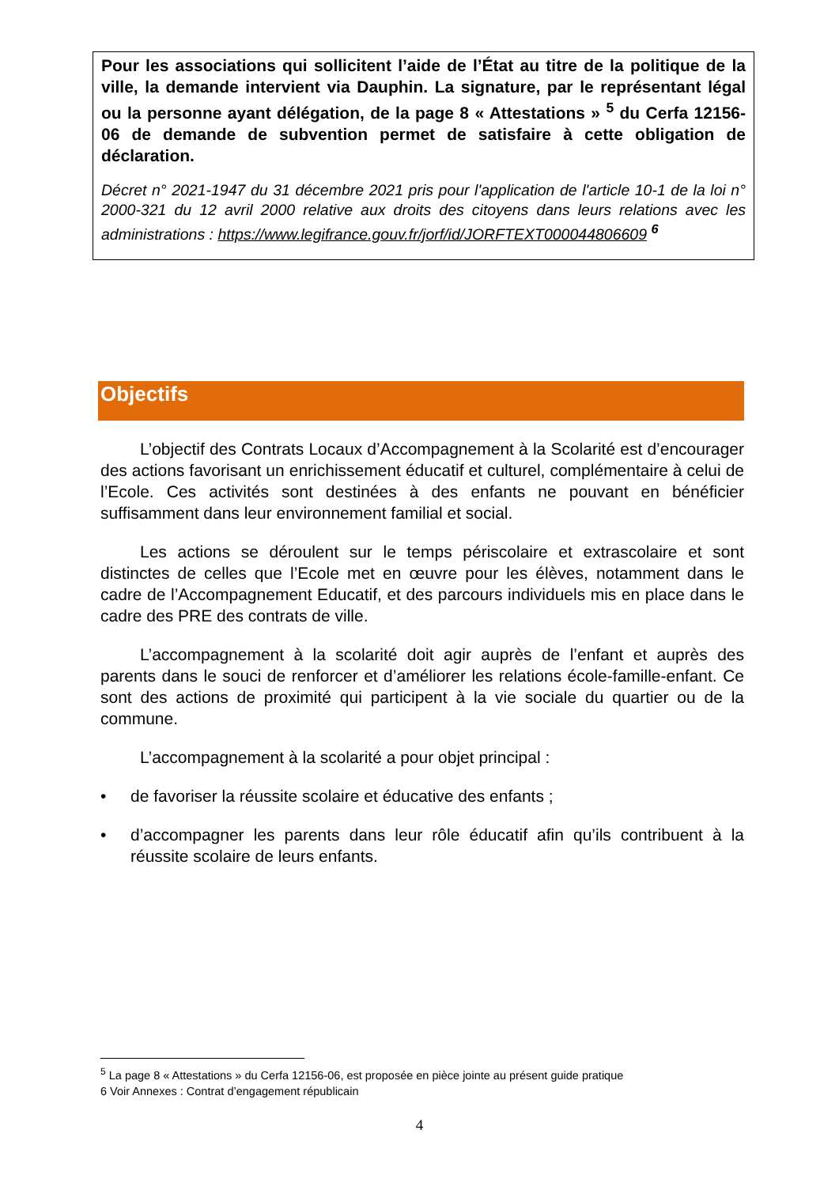Pour les associations qui sollicitent l’aide de l’État au titre de la politique de la ville, la demande intervient via Dauphin. La signature, par le représentant légal ou la personne ayant délégation, de la page 8 « Attestations » <sup>5</sup> du Cerfa 12156-06 de demande de subvention permet de satisfaire à cette obligation de déclaration.
Décret n° 2021-1947 du 31 décembre 2021 pris pour l'application de l'article 10-1 de la loi n° 2000-321 du 12 avril 2000 relative aux droits des citoyens dans leurs relations avec les administrations : https://www.legifrance.gouv.fr/jorf/id/JORFTEXT000044806609 <sup>6</sup>
Objectifs
L’objectif des Contrats Locaux d’Accompagnement à la Scolarité est d’encourager des actions favorisant un enrichissement éducatif et culturel, complémentaire à celui de l’Ecole. Ces activités sont destinées à des enfants ne pouvant en bénéficier suffisamment dans leur environnement familial et social.
Les actions se déroulent sur le temps périscolaire et extrascolaire et sont distinctes de celles que l’Ecole met en œuvre pour les élèves, notamment dans le cadre de l’Accompagnement Educatif, et des parcours individuels mis en place dans le cadre des PRE des contrats de ville.
L’accompagnement à la scolarité doit agir auprès de l’enfant et auprès des parents dans le souci de renforcer et d’améliorer les relations école-famille-enfant. Ce sont des actions de proximité qui participent à la vie sociale du quartier ou de la commune.
L’accompagnement à la scolarité a pour objet principal :
• de favoriser la réussite scolaire et éducative des enfants ;
• d’accompagner les parents dans leur rôle éducatif afin qu’ils contribuent à la réussite scolaire de leurs enfants.
<sup>5</sup> La page 8 « Attestations » du Cerfa 12156-06, est proposée en pièce jointe au présent guide pratique
6 Voir Annexes : Contrat d’engagement républicain
4